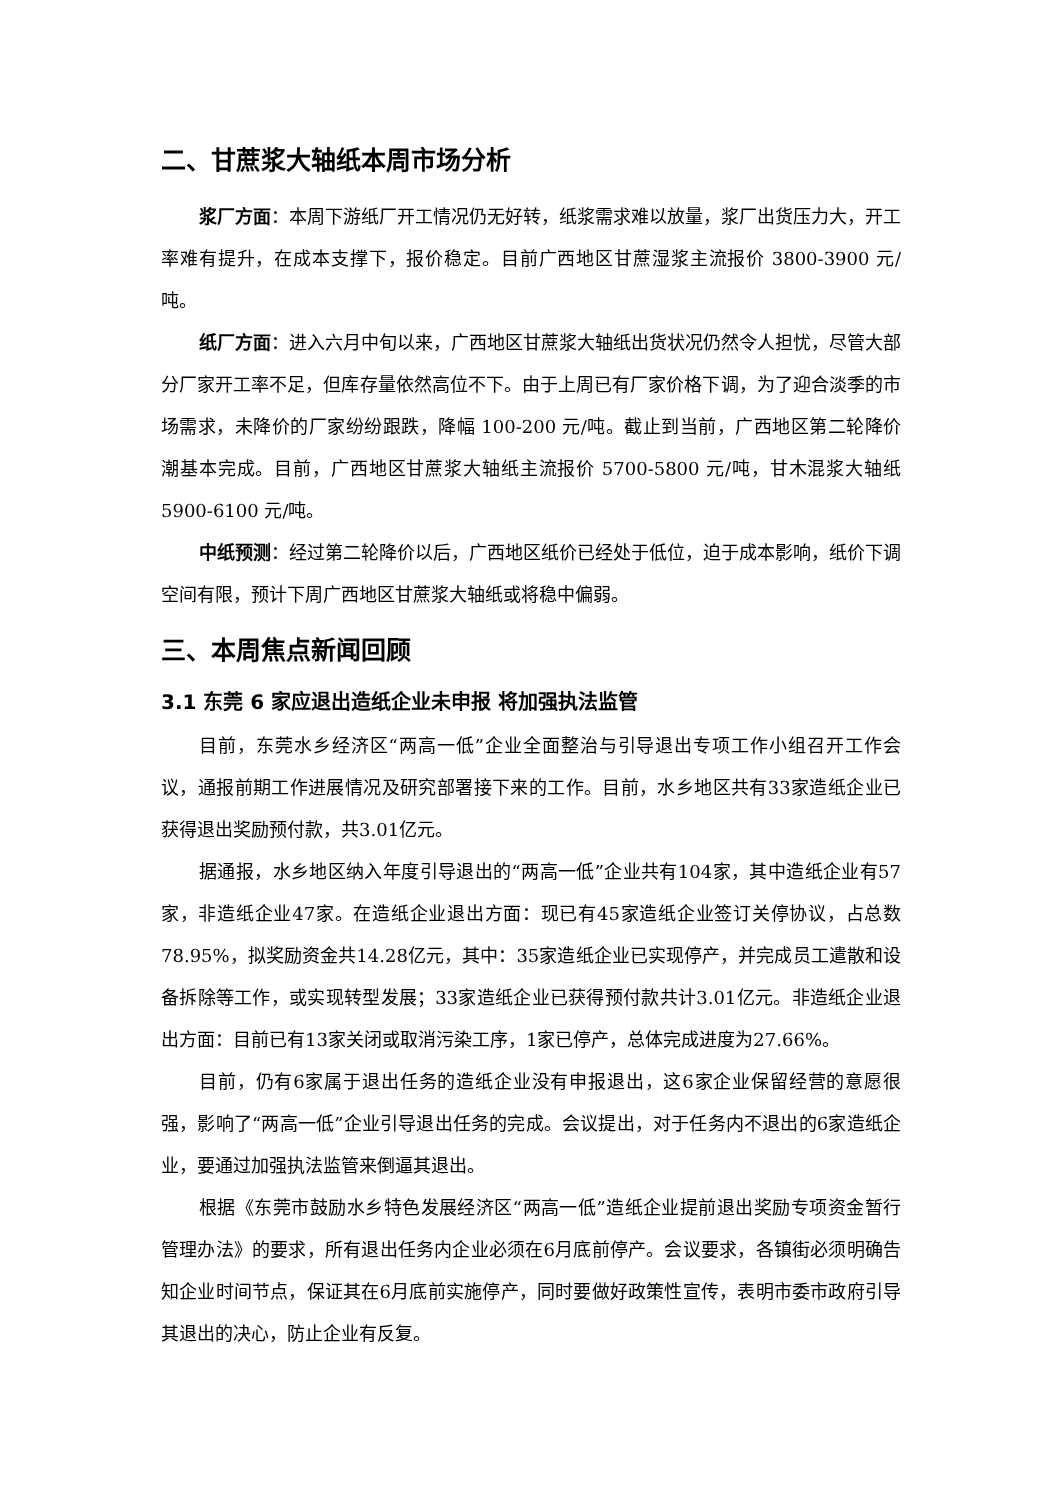二、甘蔗浆大轴纸本周市场分析
浆厂方面：本周下游纸厂开工情况仍无好转，纸浆需求难以放量，浆厂出货压力大，开工率难有提升，在成本支撑下，报价稳定。目前广西地区甘蔗湿浆主流报价 3800-3900 元/吨。
纸厂方面：进入六月中旬以来，广西地区甘蔗浆大轴纸出货状况仍然令人担忧，尽管大部分厂家开工率不足，但库存量依然高位不下。由于上周已有厂家价格下调，为了迎合淡季的市场需求，未降价的厂家纷纷跟跌，降幅 100-200 元/吨。截止到当前，广西地区第二轮降价潮基本完成。目前，广西地区甘蔗浆大轴纸主流报价 5700-5800 元/吨，甘木混浆大轴纸 5900-6100 元/吨。
中纸预测：经过第二轮降价以后，广西地区纸价已经处于低位，迫于成本影响，纸价下调空间有限，预计下周广西地区甘蔗浆大轴纸或将稳中偏弱。
三、本周焦点新闻回顾
3.1 东莞 6 家应退出造纸企业未申报 将加强执法监管
目前，东莞水乡经济区“两高一低”企业全面整治与引导退出专项工作小组召开工作会议，通报前期工作进展情况及研究部署接下来的工作。目前，水乡地区共有33家造纸企业已获得退出奖励预付款，共3.01亿元。
据通报，水乡地区纳入年度引导退出的“两高一低”企业共有104家，其中造纸企业有57家，非造纸企业47家。在造纸企业退出方面：现已有45家造纸企业签订关停协议，占总数78.95%，拟奖励资金共14.28亿元，其中：35家造纸企业已实现停产，并完成员工遣散和设备拆除等工作，或实现转型发展；33家造纸企业已获得预付款共计3.01亿元。非造纸企业退出方面：目前已有13家关闭或取消污染工序，1家已停产，总体完成进度为27.66%。
目前，仍有6家属于退出任务的造纸企业没有申报退出，这6家企业保留经营的意愿很强，影响了“两高一低”企业引导退出任务的完成。会议提出，对于任务内不退出的6家造纸企业，要通过加强执法监管来倒逼其退出。
根据《东莞市鼓励水乡特色发展经济区“两高一低”造纸企业提前退出奖励专项资金暂行管理办法》的要求，所有退出任务内企业必须在6月底前停产。会议要求，各镇街必须明确告知企业时间节点，保证其在6月底前实施停产，同时要做好政策性宣传，表明市委市政府引导其退出的决心，防止企业有反复。